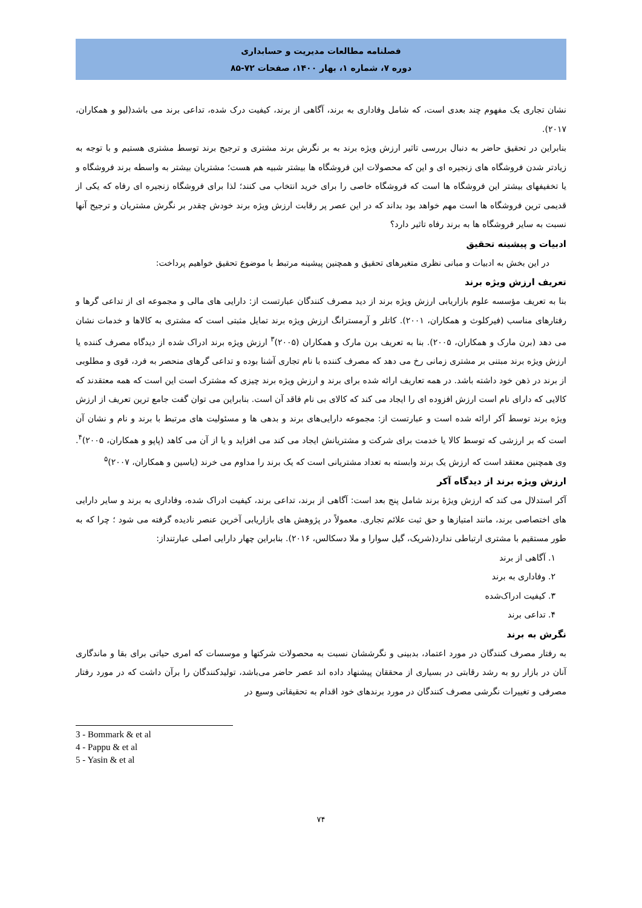فصلنامه مطالعات مدیریت و حسابداری
دوره ۷، شماره ۱، بهار ۱۴۰۰، صفحات ۷۲-۸۵
نشان تجاری یک مفهوم چند بعدی است، که شامل وفاداری به برند، آگاهی از برند، کیفیت درک شده، تداعی برند می باشد(لیو و همکاران، ۲۰۱۷).
بنابراین در تحقیق حاضر به دنبال بررسی تاثیر ارزش ویژه برند به بر نگرش برند مشتری و ترجیح برند توسط مشتری هستیم و با توجه به زیادتر شدن فروشگاه های زنجیره ای و این که محصولات این فروشگاه ها بیشتر شبیه هم هست؛ مشتریان بیشتر به واسطه برند فروشگاه و یا تخفیفهای بیشتر این فروشگاه ها است که فروشگاه خاصی را برای خرید انتخاب می کنند؛ لذا برای فروشگاه زنجیره ای رفاه که یکی از قدیمی ترین فروشگاه ها است مهم خواهد بود بداند که در این عصر پر رقابت ارزش ویژه برند خودش چقدر بر نگرش مشتریان و ترجیح آنها نسبت به سایر فروشگاه ها به برند رفاه تاثیر دارد؟
ادبیات و پیشینه تحقیق
در این بخش به ادبیات و مبانی نظری متغیرهای تحقیق و همچنین پیشینه مرتبط با موضوع تحقیق خواهیم پرداخت:
تعریف ارزش ویژه برند
بنا به تعریف مؤسسه علوم بازاریابی ارزش ویژه برند از دید مصرف کنندگان عبارتست از: دارایی های مالی و مجموعه ای از تداعی گرها و رفتارهای مناسب (فیرکلوث و همکاران، ۲۰۰۱). کاتلر و آرمسترانگ ارزش ویژه برند تمایل مثبتی است که مشتری به کالاها و خدمات نشان می دهد (برن مارک و همکاران، ۲۰۰۵). بنا به تعریف برن مارک و همکاران (۲۰۰۵)<sup>۳</sup> ارزش ویژه برند ادراک شده از دیدگاه مصرف کننده یا ارزش ویژه برند مبتنی بر مشتری زمانی رخ می دهد که مصرف کننده با نام تجاری آشنا بوده و تداعی گرهای منحصر به فرد، قوی و مطلوبی از برند در ذهن خود داشته باشد. در همه تعاریف ارائه شده برای برند و ارزش ویژه برند چیزی که مشترک است این است که همه معتقدند که کالایی که دارای نام است ارزش افزوده ای را ایجاد می کند که کالای بی نام فاقد آن است. بنابراین می توان گفت جامع ترین تعریف از ارزش ویژه برند توسط آکر ارائه شده است و عبارتست از: مجموعه دارایی‌های برند و بدهی ها و مسئولیت های مرتبط با برند و نام و نشان آن است که بر ارزشی که توسط کالا یا خدمت برای شرکت و مشتریانش ایجاد می کند می افزاید و یا از آن می کاهد (پاپو و همکاران، ۲۰۰۵)<sup>۴</sup>. وی همچنین معتقد است که ارزش یک برند وابسته به تعداد مشتریانی است که یک برند را مداوم می خرند (یاسین و همکاران، ۲۰۰۷)<sup>۵</sup>
ارزش ویژه برند از دیدگاه آکر
آکر استدلال می کند که ارزش ویژۀ برند شامل پنج بعد است: آگاهی از برند، تداعی برند، کیفیت ادراک شده، وفاداری به برند و سایر دارایی های اختصاصی برند، مانند امتیازها و حق ثبت علائم تجاری. معمولاً در پژوهش های بازاریابی آخرین عنصر نادیده گرفته می شود ؛ چرا که به طور مستقیم با مشتری ارتباطی ندارد(شریک، گیل سوارا و ملا دسکالس، ۲۰۱۶). بنابراین چهار دارایی اصلی عبارتنداز:
۱. آگاهی از برند
۲. وفاداری به برند
۳. کیفیت ادراک‌شده
۴. تداعی برند
نگرش به برند
به رفتار مصرف کنندگان در مورد اعتماد، بدبینی و نگرششان نسبت به محصولات شرکتها و موسسات که امری حیاتی برای بقا و ماندگاری آنان در بازار رو به رشد رقابتی در بسیاری از محققان پیشنهاد داده اند عصر حاضر می‌باشد، تولیدکنندگان را برآن داشت که در مورد رفتار مصرفی و تغییرات نگرشی مصرف کنندگان در مورد برندهای خود اقدام به تحقیقاتی وسیع در
3 - Bommark & et al
4 - Pappu & et al
5 - Yasin & et al
۷۴